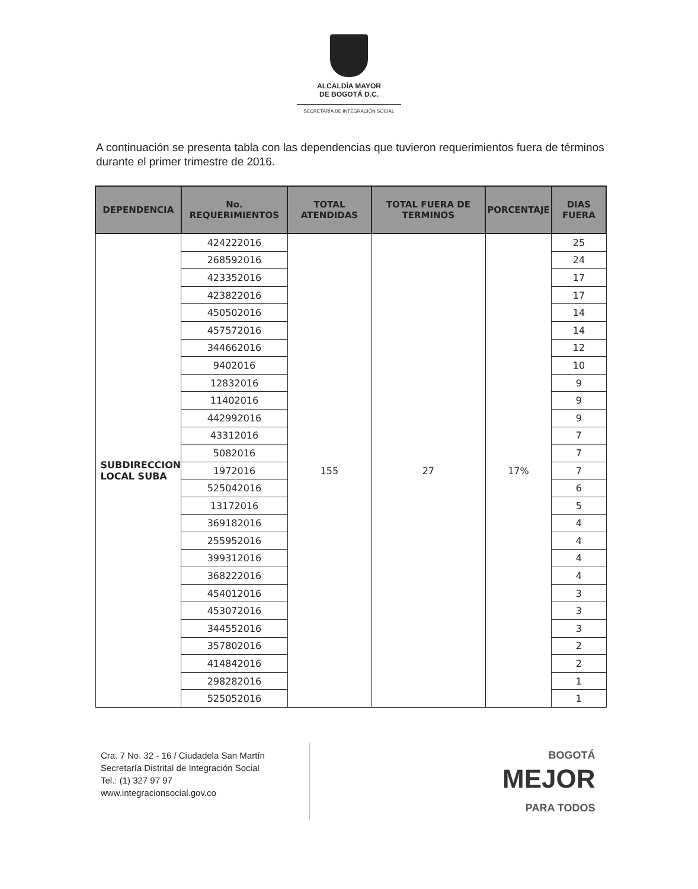ALCALDÍA MAYOR
DE BOGOTÁ D.C.
SECRETARÍA DE INTEGRACIÓN SOCIAL
A continuación se presenta tabla con las dependencias que tuvieron requerimientos fuera de términos durante el primer trimestre de 2016.
| DEPENDENCIA | No. REQUERIMIENTOS | TOTAL ATENDIDAS | TOTAL FUERA DE TERMINOS | PORCENTAJE | DIAS FUERA |
| --- | --- | --- | --- | --- | --- |
| SUBDIRECCION LOCAL SUBA | 424222016 | 155 | 27 | 17% | 25 |
| | 268592016 | | | | 24 |
| | 423352016 | | | | 17 |
| | 423822016 | | | | 17 |
| | 450502016 | | | | 14 |
| | 457572016 | | | | 14 |
| | 344662016 | | | | 12 |
| | 9402016 | | | | 10 |
| | 12832016 | | | | 9 |
| | 11402016 | | | | 9 |
| | 442992016 | | | | 9 |
| | 43312016 | | | | 7 |
| | 5082016 | | | | 7 |
| | 1972016 | | | | 7 |
| | 525042016 | | | | 6 |
| | 13172016 | | | | 5 |
| | 369182016 | | | | 4 |
| | 255952016 | | | | 4 |
| | 399312016 | | | | 4 |
| | 368222016 | | | | 4 |
| | 454012016 | | | | 3 |
| | 453072016 | | | | 3 |
| | 344552016 | | | | 3 |
| | 357802016 | | | | 2 |
| | 414842016 | | | | 2 |
| | 298282016 | | | | 1 |
| | 525052016 | | | | 1 |
Cra. 7 No. 32 - 16 / Ciudadela San Martín
Secretaría Distrital de Integración Social
Tel.: (1) 327 97 97
www.integracionsocial.gov.co
BOGOTÁ
MEJOR
PARA TODOS